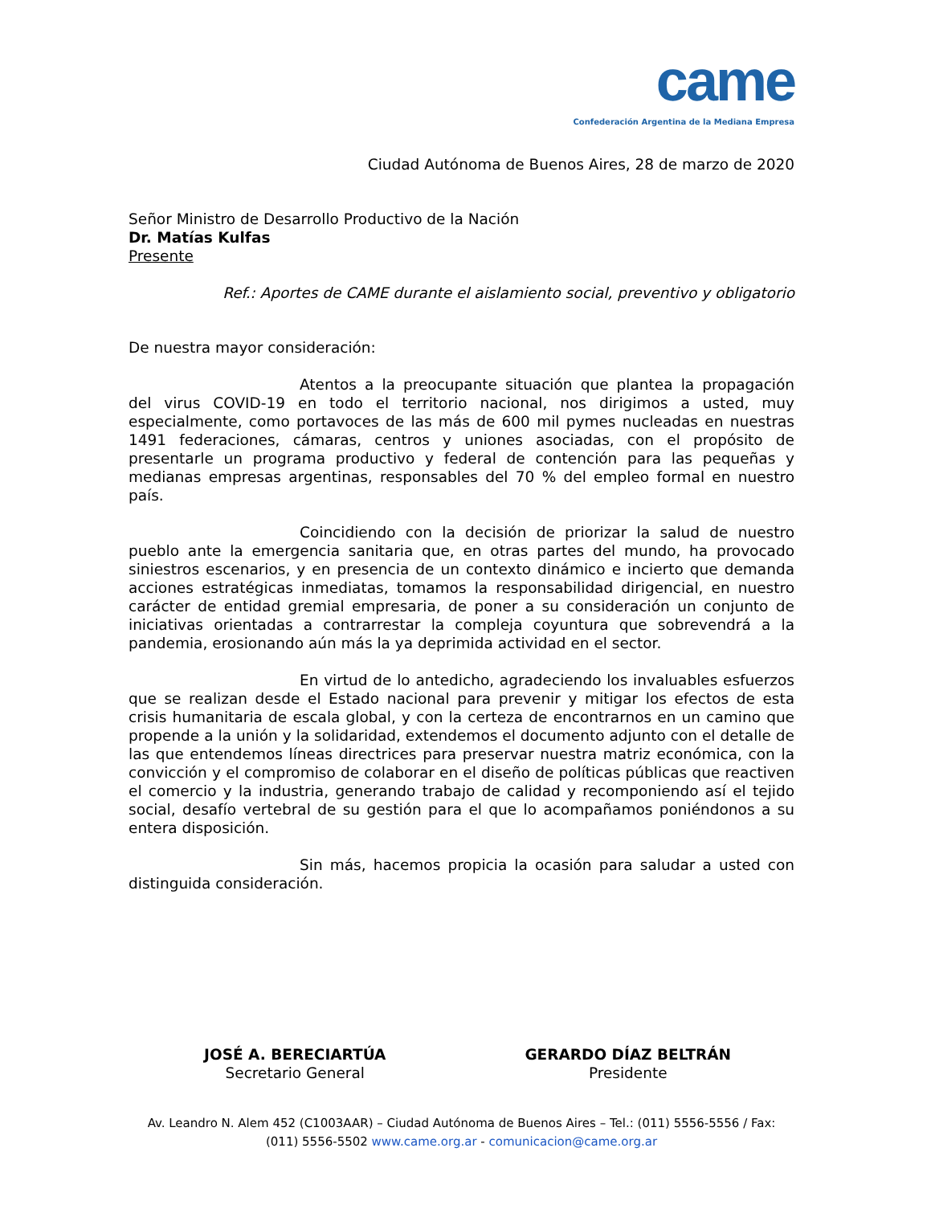came
Confederación Argentina de la Mediana Empresa
Ciudad Autónoma de Buenos Aires, 28 de marzo de 2020
Señor Ministro de Desarrollo Productivo de la Nación
Dr. Matías Kulfas
Presente
Ref.: Aportes de CAME durante el aislamiento social, preventivo y obligatorio
De nuestra mayor consideración:
Atentos a la preocupante situación que plantea la propagación del virus COVID-19 en todo el territorio nacional, nos dirigimos a usted, muy especialmente, como portavoces de las más de 600 mil pymes nucleadas en nuestras 1491 federaciones, cámaras, centros y uniones asociadas, con el propósito de presentarle un programa productivo y federal de contención para las pequeñas y medianas empresas argentinas, responsables del 70 % del empleo formal en nuestro país.
Coincidiendo con la decisión de priorizar la salud de nuestro pueblo ante la emergencia sanitaria que, en otras partes del mundo, ha provocado siniestros escenarios, y en presencia de un contexto dinámico e incierto que demanda acciones estratégicas inmediatas, tomamos la responsabilidad dirigencial, en nuestro carácter de entidad gremial empresaria, de poner a su consideración un conjunto de iniciativas orientadas a contrarrestar la compleja coyuntura que sobrevendrá a la pandemia, erosionando aún más la ya deprimida actividad en el sector.
En virtud de lo antedicho, agradeciendo los invaluables esfuerzos que se realizan desde el Estado nacional para prevenir y mitigar los efectos de esta crisis humanitaria de escala global, y con la certeza de encontrarnos en un camino que propende a la unión y la solidaridad, extendemos el documento adjunto con el detalle de las que entendemos líneas directrices para preservar nuestra matriz económica, con la convicción y el compromiso de colaborar en el diseño de políticas públicas que reactiven el comercio y la industria, generando trabajo de calidad y recomponiendo así el tejido social, desafío vertebral de su gestión para el que lo acompañamos poniéndonos a su entera disposición.
Sin más, hacemos propicia la ocasión para saludar a usted con distinguida consideración.
JOSÉ A. BERECIARTÚA
Secretario General
GERARDO DÍAZ BELTRÁN
Presidente
Av. Leandro N. Alem 452 (C1003AAR) – Ciudad Autónoma de Buenos Aires – Tel.: (011) 5556-5556 / Fax:
(011) 5556-5502 www.came.org.ar - comunicacion@came.org.ar